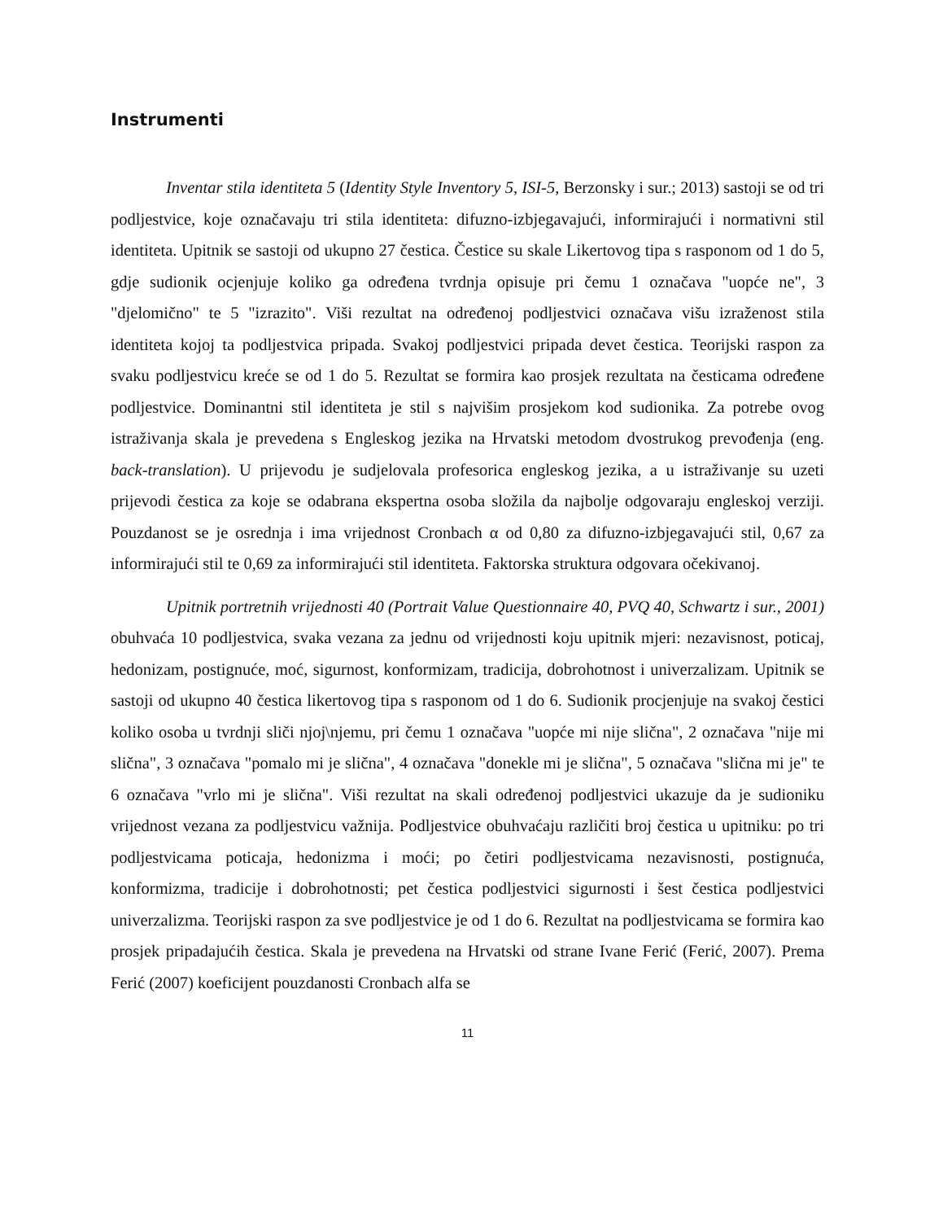Instrumenti
Inventar stila identiteta 5 (Identity Style Inventory 5, ISI-5, Berzonsky i sur.; 2013) sastoji se od tri podljestvice, koje označavaju tri stila identiteta: difuzno-izbjegavajući, informirajući i normativni stil identiteta. Upitnik se sastoji od ukupno 27 čestica. Čestice su skale Likertovog tipa s rasponom od 1 do 5, gdje sudionik ocjenjuje koliko ga određena tvrdnja opisuje pri čemu 1 označava "uopće ne", 3 "djelomično" te 5 "izrazito". Viši rezultat na određenoj podljestvici označava višu izraženost stila identiteta kojoj ta podljestvica pripada. Svakoj podljestvici pripada devet čestica. Teorijski raspon za svaku podljestvicu kreće se od 1 do 5. Rezultat se formira kao prosjek rezultata na česticama određene podljestvice. Dominantni stil identiteta je stil s najvišim prosjekom kod sudionika. Za potrebe ovog istraživanja skala je prevedena s Engleskog jezika na Hrvatski metodom dvostrukog prevođenja (eng. back-translation). U prijevodu je sudjelovala profesorica engleskog jezika, a u istraživanje su uzeti prijevodi čestica za koje se odabrana ekspertna osoba složila da najbolje odgovaraju engleskoj verziji. Pouzdanost se je osrednja i ima vrijednost Cronbach α od 0,80 za difuzno-izbjegavajući stil, 0,67 za informirajući stil te 0,69 za informirajući stil identiteta. Faktorska struktura odgovara očekivanoj.
Upitnik portretnih vrijednosti 40 (Portrait Value Questionnaire 40, PVQ 40, Schwartz i sur., 2001) obuhvaća 10 podljestvica, svaka vezana za jednu od vrijednosti koju upitnik mjeri: nezavisnost, poticaj, hedonizam, postignuće, moć, sigurnost, konformizam, tradicija, dobrohotnost i univerzalizam. Upitnik se sastoji od ukupno 40 čestica likertovog tipa s rasponom od 1 do 6. Sudionik procjenjuje na svakoj čestici koliko osoba u tvrdnji sliči njoj\njemu, pri čemu 1 označava "uopće mi nije slična", 2 označava "nije mi slična", 3 označava "pomalo mi je slična", 4 označava "donekle mi je slična", 5 označava "slična mi je" te 6 označava "vrlo mi je slična". Viši rezultat na skali određenoj podljestvici ukazuje da je sudioniku vrijednost vezana za podljestvicu važnija. Podljestvice obuhvaćaju različiti broj čestica u upitniku: po tri podljestvicama poticaja, hedonizma i moći; po četiri podljestvicama nezavisnosti, postignuća, konformizma, tradicije i dobrohotnosti; pet čestica podljestvici sigurnosti i šest čestica podljestvici univerzalizma. Teorijski raspon za sve podljestvice je od 1 do 6. Rezultat na podljestvicama se formira kao prosjek pripadajućih čestica. Skala je prevedena na Hrvatski od strane Ivane Ferić (Ferić, 2007). Prema Ferić (2007) koeficijent pouzdanosti Cronbach alfa se
11